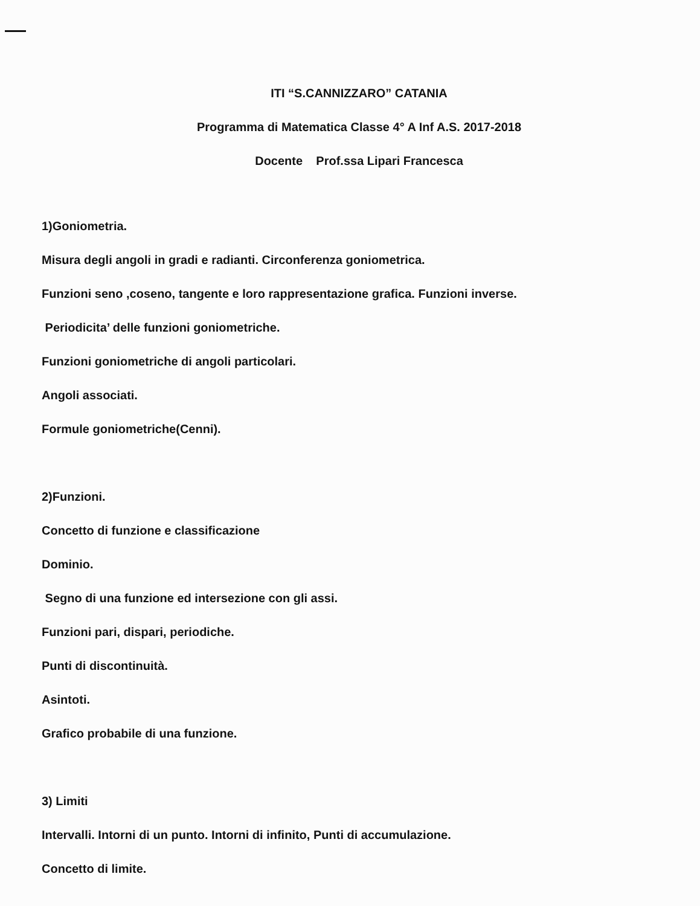ITI “S.CANNIZZARO” CATANIA
Programma di Matematica Classe 4° A Inf A.S. 2017-2018
Docente Prof.ssa Lipari Francesca
1)Goniometria.
Misura degli angoli in gradi e radianti. Circonferenza goniometrica.
Funzioni seno ,coseno, tangente e loro rappresentazione grafica. Funzioni inverse.
Periodicita’ delle funzioni goniometriche.
Funzioni goniometriche di angoli particolari.
Angoli associati.
Formule goniometriche(Cenni).
2)Funzioni.
Concetto di funzione e classificazione
Dominio.
Segno di una funzione ed intersezione con gli assi.
Funzioni pari, dispari, periodiche.
Punti di discontinuità.
Asintoti.
Grafico probabile di una funzione.
3) Limiti
Intervalli. Intorni di un punto. Intorni di infinito, Punti di accumulazione.
Concetto di limite.